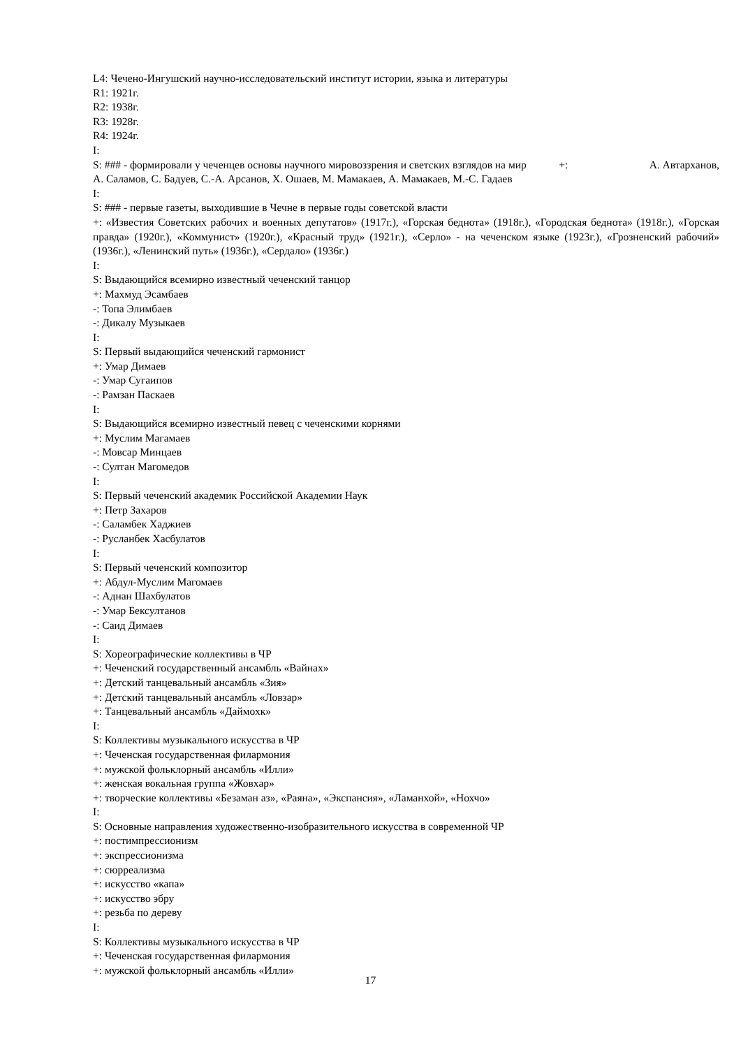L4: Чечено-Ингушский научно-исследовательский институт истории, языка и литературы
R1: 1921г.
R2: 1938г.
R3: 1928г.
R4: 1924г.
I:
S: ### - формировали у чеченцев основы научного мировоззрения и светских взглядов на мир +: А. Автарханов, А. Саламов, С. Бадуев, С.-А. Арсанов, Х. Ошаев, М. Мамакаев, А. Мамакаев, М.-С. Гадаев
I:
S: ### - первые газеты, выходившие в Чечне в первые годы советской власти
+: «Известия Советских рабочих и военных депутатов» (1917г.), «Горская беднота» (1918г.), «Городская беднота» (1918г.), «Горская правда» (1920г.), «Коммунист» (1920г.), «Красный труд» (1921г.), «Серло» - на чеченском языке (1923г.), «Грозненский рабочий» (1936г.), «Ленинский путь» (1936г.), «Сердало» (1936г.)
I:
S: Выдающийся всемирно известный чеченский танцор
+: Махмуд Эсамбаев
-: Топа Элимбаев
-: Дикалу Музыкаев
I:
S: Первый выдающийся чеченский гармонист
+: Умар Димаев
-: Умар Сугаипов
-: Рамзан Паскаев
I:
S: Выдающийся всемирно известный певец с чеченскими корнями
+: Муслим Магамаев
-: Мовсар Минцаев
-: Султан Магомедов
I:
S: Первый чеченский академик Российской Академии Наук
+: Петр Захаров
-: Саламбек Хаджиев
-: Русланбек Хасбулатов
I:
S: Первый чеченский композитор
+: Абдул-Муслим Магомаев
-: Аднан Шахбулатов
-: Умар Бексултанов
-: Саид Димаев
I:
S: Хореографические коллективы в ЧР
+: Чеченский государственный ансамбль «Вайнах»
+: Детский танцевальный ансамбль «Зия»
+: Детский танцевальный ансамбль «Ловзар»
+: Танцевальный ансамбль «Даймохк»
I:
S: Коллективы музыкального искусства в ЧР
+: Чеченская государственная филармония
+: мужской фольклорный ансамбль «Илли»
+: женская вокальная группа «Жовхар»
+: творческие коллективы «Безаман аз», «Раяна», «Экспансия», «Ламанхой», «Нохчо»
I:
S: Основные направления художественно-изобразительного искусства в современной ЧР
+: постимпрессионизм
+: экспрессионизма
+: сюрреализма
+: искусство «капа»
+: искусство эбру
+: резьба по дереву
I:
S: Коллективы музыкального искусства в ЧР
+: Чеченская государственная филармония
+: мужской фольклорный ансамбль «Илли»
17